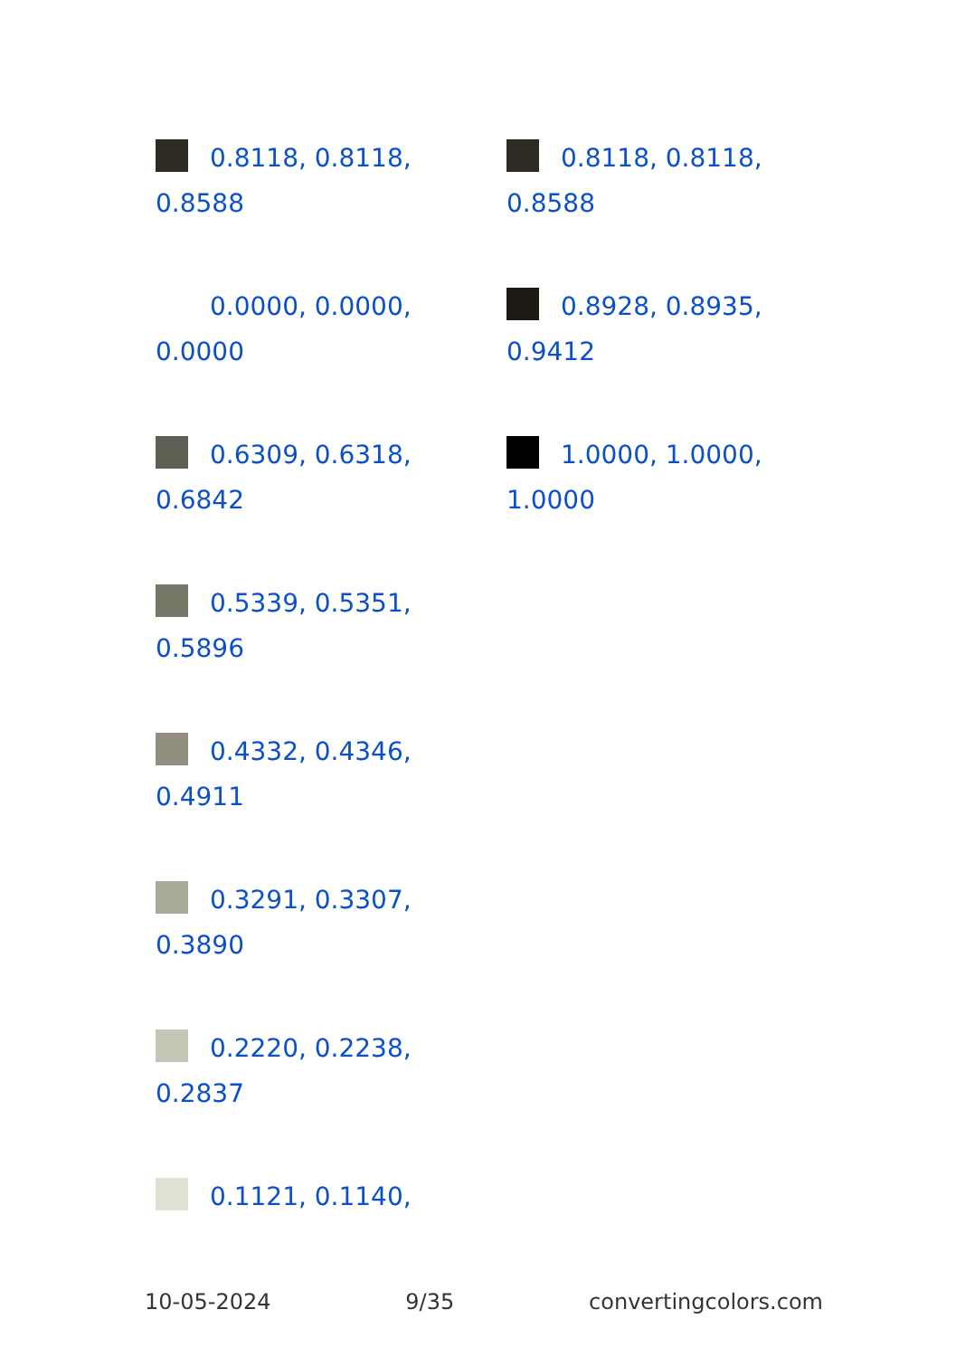0.8118, 0.8118, 0.8588
0.0000, 0.0000, 0.0000
0.6309, 0.6318, 0.6842
0.5339, 0.5351, 0.5896
0.4332, 0.4346, 0.4911
0.3291, 0.3307, 0.3890
0.2220, 0.2238, 0.2837
0.1121, 0.1140,
0.8118, 0.8118, 0.8588
0.8928, 0.8935, 0.9412
1.0000, 1.0000, 1.0000
10-05-2024 9/35 convertingcolors.com